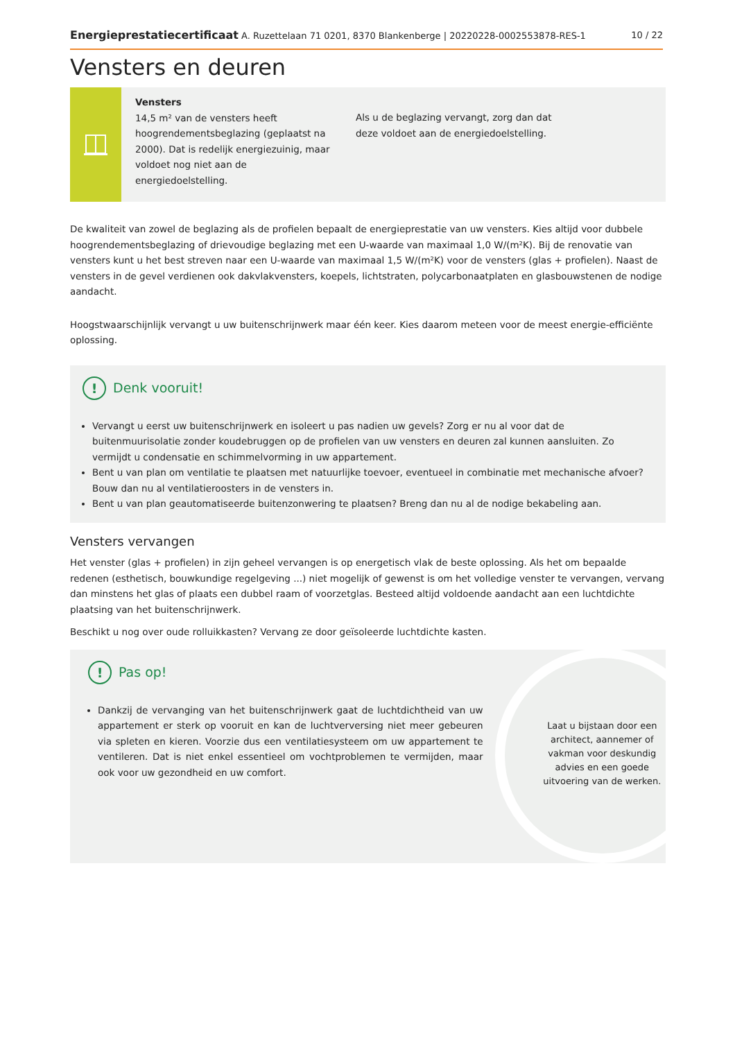Energieprestatiecertificaat A. Ruzettelaan 71 0201, 8370 Blankenberge | 20220228-0002553878-RES-1 10 / 22
Vensters en deuren
Vensters
14,5 m² van de vensters heeft hoogrendementsbeglazing (geplaatst na 2000). Dat is redelijk energiezuinig, maar voldoet nog niet aan de energiedoelstelling.
Als u de beglazing vervangt, zorg dan dat deze voldoet aan de energiedoelstelling.
De kwaliteit van zowel de beglazing als de profielen bepaalt de energieprestatie van uw vensters. Kies altijd voor dubbele hoogrendementsbeglazing of drievoudige beglazing met een U-waarde van maximaal 1,0 W/(m²K). Bij de renovatie van vensters kunt u het best streven naar een U-waarde van maximaal 1,5 W/(m²K) voor de vensters (glas + profielen). Naast de vensters in de gevel verdienen ook dakvlakvensters, koepels, lichtstraten, polycarbonaatplaten en glasbouwstenen de nodige aandacht.
Hoogstwaarschijnlijk vervangt u uw buitenschrijnwerk maar één keer. Kies daarom meteen voor de meest energie-efficiënte oplossing.
! Denk vooruit!
Vervangt u eerst uw buitenschrijnwerk en isoleert u pas nadien uw gevels? Zorg er nu al voor dat de buitenmuurisolatie zonder koudebruggen op de profielen van uw vensters en deuren zal kunnen aansluiten. Zo vermijdt u condensatie en schimmelvorming in uw appartement.
Bent u van plan om ventilatie te plaatsen met natuurlijke toevoer, eventueel in combinatie met mechanische afvoer? Bouw dan nu al ventilatieroosters in de vensters in.
Bent u van plan geautomatiseerde buitenzonwering te plaatsen? Breng dan nu al de nodige bekabeling aan.
Vensters vervangen
Het venster (glas + profielen) in zijn geheel vervangen is op energetisch vlak de beste oplossing. Als het om bepaalde redenen (esthetisch, bouwkundige regelgeving ...) niet mogelijk of gewenst is om het volledige venster te vervangen, vervang dan minstens het glas of plaats een dubbel raam of voorzetglas. Besteed altijd voldoende aandacht aan een luchtdichte plaatsing van het buitenschrijnwerk.
Beschikt u nog over oude rolluikkasten? Vervang ze door geïsoleerde luchtdichte kasten.
! Pas op!
Dankzij de vervanging van het buitenschrijnwerk gaat de luchtdichtheid van uw appartement er sterk op vooruit en kan de luchtverversing niet meer gebeuren via spleten en kieren. Voorzie dus een ventilatiesysteem om uw appartement te ventileren. Dat is niet enkel essentieel om vochtproblemen te vermijden, maar ook voor uw gezondheid en uw comfort.
Laat u bijstaan door een architect, aannemer of vakman voor deskundig advies en een goede uitvoering van de werken.